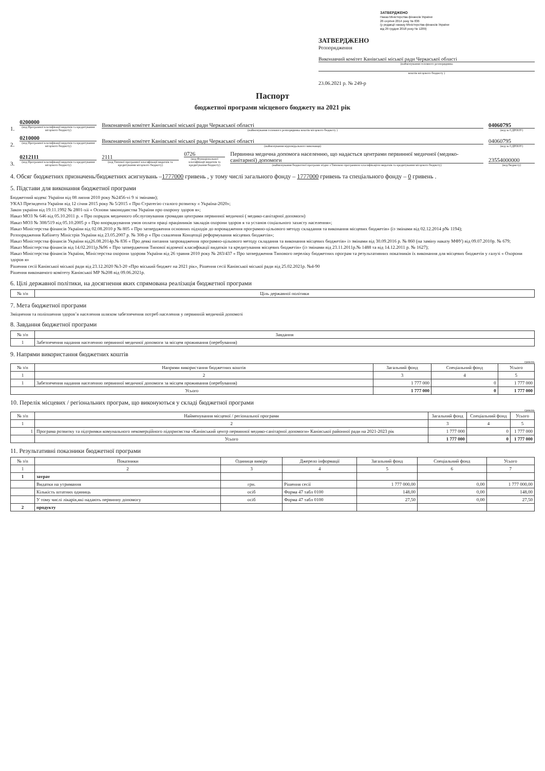ЗАТВЕРДЖЕНО
Наказ Міністерства фінансів України
26 серпня 2014 року № 836
(у редакції наказу Міністерства фінансів України
від 29 грудня 2018 року № 1209)
ЗАТВЕРДЖЕНО
Розпорядження
Виконавчий комітет Канівської міської ради Черкаської області
(найменування головного розпорядника
коштів місцевого бюджету )
23.06.2021 р. № 249-р
Паспорт
бюджетної програми місцевого бюджету на 2021 рік
1.
0200000
(код Програмної класифікації видатків та кредитування місцевого бюджету)
Виконавчий комітет Канівської міської ради Черкаської області
(найменування головного розпорядника коштів місцевого бюджету )
04060795
(код за ЄДРПОУ)
2.
0210000
(код Програмної класифікації видатків та кредитування місцевого бюджету)
Виконавчий комітет Канівської міської ради Черкаської області
(найменування відповідального виконавця)
04060795
(код за ЄДРПОУ)
3.
0212111
(код Програмної класифікації видатків та кредитування місцевого бюджету)
2111
(код Типової програмної класифікації видатків та кредитування місцевого бюджету)
0726
(код Функціональної класифікації видатків та кредитування бюджету)
Первинна медична допомога населенню, що надається центрами первинної медичної (медико-санітарної) допомоги
(найменування бюджетної програми згідно з Типовою програмною класифікацією видатків та кредитування місцевого бюджету)
23554000000
(код бюджету)
4. Обсяг бюджетних призначень/бюджетних асигнувань –1777000 гривень , у тому числі загального фонду – 1777000 гривень та спеціального фонду – 0 гривень .
5. Підстави для виконання бюджетної програми
Бюджетний кодекс України від 08 липня 2010 року №2456-vi 9 зі змінами);
УКАЗ Президента України від 12 січня 2015 року № 5/2015 « Про Стратегію сталого розвитку « Україна-2020»;
Закон україни від 19.11.1992 № 2801-xii « Основи законодавства України про охорону здоров я»;
Наказ МОЗ № 646 від 05.10.2011 р. « Про порядок медичного обслуговування громадян центрами первинної медичної ( медико-санітарної допомоги)
Наказ МОЗ № 308/519 від 05.10.2005 р « Про впорядкування умов оплати праці працівників закладів охорони здоров я та установ соціального захисту населення»;
Наказ Міністерства фінансів України від 02.08.2010 р № 805 « Про затвердження основних підходів до впровадження програмно-цільового методу складання та виконання місцевих бюджетів» (із змінами від 02.12.2014 р№ 1194);
Розпорядження Кабінету Міністрів України від 23.05.2007 р. № 308-р « Про схвалення Концепції реформування місцевих бюджетів»;
Наказ Міністерства фінансів України від26.08.2014р.№ 836 « Про деякі питання запровадження програмно-цільового методу складання та виконання місцевих бюджетів» із змінами від 30.09.2016 р. № 860 (на заміну наказу МФУ) від 09.07.2010р. № 679;
Наказ Міністерства фінансів від 14.02.2011р.№96 « Про затвердження Типової відомчої класифікації видатків та кредитування місцевих бюджетів» (із змінами від 23.11.2011р.№ 1488 та від 14.12.2011 р. № 1627);
Наказ Міністерства фінансів України, Міністерства охорони здоровя України від 26 травня 2010 року № 283/437 « Про затвердження Типового переліку бюджетних програм та результативних показників їх виконання для місцевих бюджетів у галузі « Охорони здоров я»
Рішення сесії Канівської міської ради від 23.12.2020 №3-20 «Про міський бюджет на 2021 рік», Рішення сесії Канівської міської ради від 25.02.2021р. №4-90
Рішення виконавчого комітету Канівської МР №208 від 09.06.2021р.
6. Цілі державної політики, на досягнення яких спрямована реалізація бюджетної програми
| № з/п | Ціль державної політики |
| --- | --- |
7. Мета бюджетної програми
Зміцнення та поліпшення здоров’я населення шляхом забезпечення потреб населення у первинній медичній допомозі
8. Завдання бюджетної програми
| № з/п | Завдання |
| --- | --- |
| 1 | Забезпечення надання населенню первинної медичної допомоги за місцем проживання (перебування) |
9. Напрями використання бюджетних коштів
гривень
| № з/п | Напрями використання бюджетних коштів | Загальний фонд | Спеціальний фонд | Усього |
| --- | --- | --- | --- | --- |
| 1 | 2 | 3 | 4 | 5 |
| 1 | Забезпечення надання населенню первинної медичної допомоги за місцем проживання (перебування) | 1 777 000 | 0 | 1 777 000 |
| Усього | | 1 777 000 | 0 | 1 777 000 |
10. Перелік місцевих / регіональних програм, що виконуються у складі бюджетної програми
гривень
| № з/п | Найменування місцевої / регіональної програми | Загальний фонд | Спеціальний фонд | Усього |
| --- | --- | --- | --- | --- |
| 1 | 2 | 3 | 4 | 5 |
| 1 | Програма розвитку та підтримки комунального некомерційного підприємства «Канівський центр первинної медико-санітарної допомоги» Канівської районної ради на 2021-2023 рік | 1 777 000 | 0 | 1 777 000 |
| | Усього | 1 777 000 | 0 | 1 777 000 |
11. Результативні показники бюджетної програми
| № з/п | Показники | Одиниця виміру | Джерело інформації | Загальний фонд | Спеціальний фонд | Усього |
| --- | --- | --- | --- | --- | --- | --- |
| 1 | 2 | 3 | 4 | 5 | 6 | 7 |
| 1 | затрат | | | | | |
| | Видатки на утримання | грн. | Рішення сесії | 1 777 000,00 | 0,00 | 1 777 000,00 |
| | Кількість штатних одиниць | осіб | Форма 47 табл 0100 | 148,00 | 0,00 | 148,00 |
| | У тому числі лікарів,які надають первинну допомогу | осіб | Форма 47 табл 0100 | 27,50 | 0,00 | 27,50 |
| 2 | продукту | | | | | |